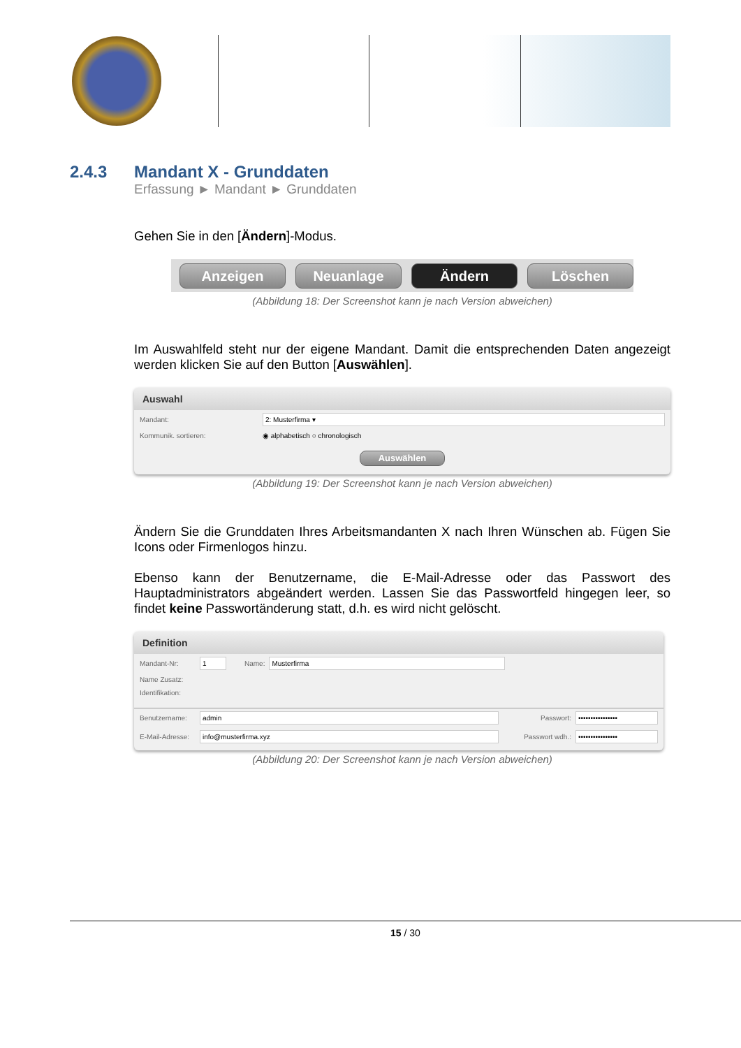2.4.3 Mandant X - Grunddaten
Erfassung ► Mandant ► Grunddaten
Gehen Sie in den [Ändern]-Modus.
Anzeigen Neuanlage Ändern Löschen
(Abbildung 18: Der Screenshot kann je nach Version abweichen)
Im Auswahlfeld steht nur der eigene Mandant. Damit die entsprechenden Daten angezeigt werden klicken Sie auf den Button [Auswählen].
Auswahl
Mandant: 2: Musterfirma ▾
Kommunik. sortieren: ◉ alphabetisch ○ chronologisch
Auswählen
(Abbildung 19: Der Screenshot kann je nach Version abweichen)
Ändern Sie die Grunddaten Ihres Arbeitsmandanten X nach Ihren Wünschen ab. Fügen Sie Icons oder Firmenlogos hinzu.
Ebenso kann der Benutzername, die E-Mail-Adresse oder das Passwort des Hauptadministrators abgeändert werden. Lassen Sie das Passwortfeld hingegen leer, so findet keine Passwortänderung statt, d.h. es wird nicht gelöscht.
Definition
Mandant-Nr: 1 Name: Musterfirma
Name Zusatz:
Identifikation:
Benutzername: admin Passwort: ••••••••••••••••
E-Mail-Adresse: info@musterfirma.xyz Passwort wdh.: ••••••••••••••••
(Abbildung 20: Der Screenshot kann je nach Version abweichen)
15 / 30